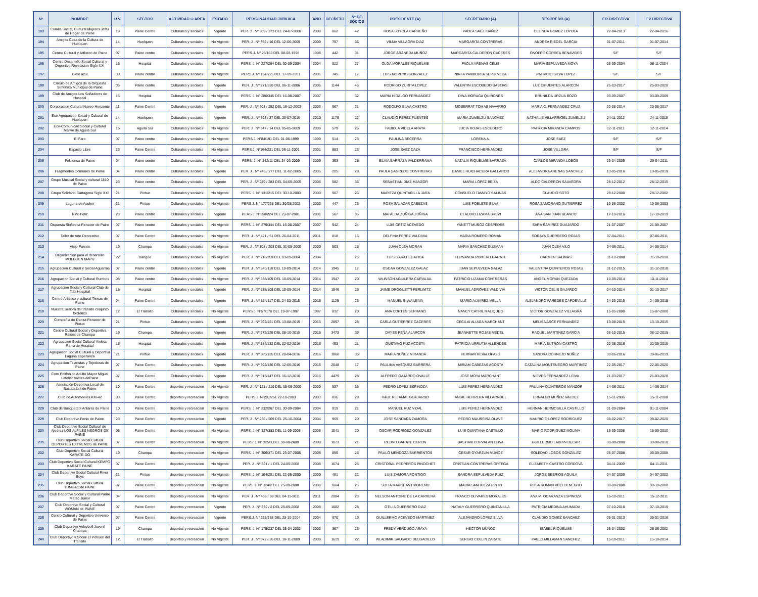| Nº | NOMBRE | U.V. | SECTOR | ACTIVIDAD O AREA | ESTADO | PERSONALIDAD JURIDICA | AÑO | DECRETO | Nº DE SOCIOS | PRESIDENTE (A) | SECRETARIO (A) | TESORERO (A) | F.R DIRECTIVA | F.V DIRECTIVA |
| --- | --- | --- | --- | --- | --- | --- | --- | --- | --- | --- | --- | --- | --- | --- |
| 193 | Comite Social, Cultural Mujeres Jefas de Hogar de Paine | 19 | Paine Centro | Culturales y sociales | Vigente | PER. J . Nº 309 / 373 DEL 24-07-2008 | 2008 | 862 | 42 | ROSA LOYOLA CARREÑO | PAOLA SAEZ IBAÑEZ | CELINDA GOMEZ LOYOLA | 22-04-2013 | 22-04-2016 |
| 194 | Amigos Casa de la Cultura de Huelquen | 14 | Huelquen | Culturales y sociales | No Vigente | PER. J . Nº 352 / 16 DEL 12-06-2009 | 2009 | 757 | 35 | VILMA VILLAGRA DIAZ | MARGARITA CONTRERAS | ANDREA RIEDEL GARCIA | 01-07-2011 | 01-07-2014 |
| 195 | Centro Cultural y Artístico de Paine | 07 | Paine centro | Culturales y sociales | No Vigente | PÈRS.J. Nº 28/163 DEL 08-08-1998 | 1998 | 442 | 31 | JORGE ARANEDA MUÑOZ | MARGARITA CALDERON CACERES | ONOFRE CORREA BENAVIDES | S/F | S/F |
| 196 | Centro Desarrollo Social Cultural y Deportivo Revelacion Siglo XXI | 15 | Hospital | Culturales y sociales | No Vigente | PERS. J. N° 227/264 DEL 30-09-2004 | 2004 | 922 | 27 | OLGA MORALES RIQUELME | PAOLA ARENAS CELIS | MARIA SEPULVEDA MOYA | 08-09-2004 | 08-11-2004 |
| 197 | Cielo azul | 08 | Paine centro | Culturales y sociales | No Vigente | PERS.J. Nº 154/225 DEL 17-09-2001 | 2001 | 745 | 17 | LUIS MORENO GONZALEZ | NINFA PANDORFA SEPULVEDA | PATRICIO SILVA LOPEZ | S/F | S/F |
| 198 | Circulo de Amigos de la Orquesta Sinfonica Municipal de Paine | 05 | Paine centro | Culturales y sociales | Vigente | PER. J . Nº 271/328 DEL 06-11-2006 | 2006 | 1144 | 45 | RODRIGO ZURITA LOPEZ | VALENTIN ESCOBEDO BASTIAS | LUZ CIFUENTES ALARCON | 25-03-2017 | 25-03-2020 |
| 199 | Club de Amigos Los Soñadores de Hospital | 15 | Hospital | Culturales y sociales | No Vigente | PERS. J. N° 280/345 DEL 16-08-2007 | 2007 | | 32 | MARIA HIDALGO FERNANDEZ | DINA MORAGA QUIÑONES | BRUNILDA URZUA BOZO | 03-09-2007 | 03-09-2009 |
| 200 | Corporacion Cultural Nuevo Horizonte | 11 | Paine Centro | Culturales y sociales | Vigente | PER. J . Nº 203 / 252 DEL 16-12-2003 | 2003 | 967 | 21 | RODOLFO SILVA CASTRO | MOSERRAT TOMAS NAVARRO | MARIA C. FERNANDEZ CRUZ | 20-08-2014 | 20-08-2017 |
| 201 | Eco Agrupacion Social y Cultural de Huelquen | 14 | Huelquen | Culturales y sociales | Vigente | PER. J . Nº 393 / 37 DEL 29-07-2010 | 2010 | 1179 | 22 | CLAUDIO PEREZ FUENTES | MARIA ZUMELZU SANCHEZ | NATHALIE VILLARRIOEL ZUMELZU | 24-11-2012 | 24-11-2015 |
| 202 | Eco-Comunidad Social y Cultural Maiwe de Aguila Sur | 16 | Aguila Sur | Culturales y sociales | No Vigente | PER. J . Nº 347 / 14 DEL 05-05-2009 | 2009 | 579 | 26 | FABIOLA VIDELA ARAYA | LUCIA ROJAS ESCUDERO | PATRICIA MIRANDA CAMPOS | 12-11-2011 | 12-11-2014 |
| 203 | El Faro | 07 | Paine centro | Culturales y sociales | No Vigente | PERS.J. Nº84/191 DEL 01-06-1999 | 1999 | 514 | 23 | PAULINA BECERRA | LORENA A. | JOSE SAEZ | S/F | S/F |
| 204 | Espacio Libre | 23 | Paine Centro | Culturales y sociales | No Vigente | PERS.J. Nº164/231 DEL 06-11-2001 | 2001 | 883 | 23 | JOSE SAEZ DAZA | FRANCISCO HERNANDEZ | JOSE VILLGRA | S/F | S/F |
| 205 | Folclorica de Paine | 04 | Paine centro | Culturales y sociales | No Vigente | PERS. J. N° 342/11 DEL 24-03-2009 | 2009 | 393 | 25 | SILVIA BARRAZA VALDERRAMA | NATALIA RIQUELME BARRAZA | CARLOS MIRANDA LOBOS | 29-04-2009 | 29-04-2011 |
| 206 | Fragmentos Comunes de Paine | 04 | Paine centro | Culturales y sociales | Vigente | PER. J . Nº 246 / 277 DEL 11-02-2005 | 2005 | 205 | 28 | PAULA SAGREDO CONTRERAS | DANIEL HUICHACURA GALLARDO | ALEJANDRA ARENAS SANCHEZ | 13-05-2016 | 13-05-2019 |
| 207 | Grupo Musical Social y cultural 1810 de Paine | 23 | Paine centro | Culturales y sociales | Vigente | PER. J . Nº 249 / 283 DEL 04-05-2005 | 2005 | 582 | 35 | SEBASTIAN DIAZ MANZOR | MARIA LOPEZ BEIZA | ALDO CALDERON SAAVEDRA | 28-12-2012 | 28-12-2015 |
| 208 | Grupo Solidario Cartagena Siglo XXI | 21 | Pintue | Culturales y sociales | No Vigente | PERS. J. N° 131/215 DEL 30-10-2000 | 2000 | 907 | 26 | MARITZA QUINTANILLA JARA | CONSUELO TAMAYO SALINAS | CLAUDIO SOTO | 28-12-2000 | 28-12-2002 |
| 209 | Laguna de Aculeo | 21 | Pintue | Culturales y sociales | No Vigente | PERS.J. N° 177/238 DEL 30/05/2002 | 2002 | 447 | 23 | ROSA SALAZAR CABEZAS | LUIS POBLETE SILVA | ROSA ZAMORANO GUTIERREZ | 19-06-2002 | 19-06-2003 |
| 210 | Niño Feliz | 23 | Paine centro | Culturales y sociales | Vigente | PERS.J. Nº150/224 DEL 23-07-2001 | 2001 | 587 | 35 | MAFALDA ZUÑIGA ZUÑIGA | CLAUDIO LIZAMA BREVI | ANA SAN JUAN BLANCO | 17-10-2016 | 17-10-2019 |
| 211 | Orquesta Sinfonica Renacer de Paine | 07 | Paine centro | Culturales y sociales | No Vigente | PERS. J. N° 279/344 DEL 16-08-2007 | 2007 | 942 | 24 | LUIS ORTIZ ACEVEDO | YANETT MUÑOZ CESPEDES | SARA RAMIREZ GUAJARDO | 21-07-2007 | 21-09-2007 |
| 212 | Taller de Arte Decorativo | 07 | Paine Centro | Culturales y sociales | No Vigente | PER. J . Nº 421 / 51 DEL 26-04-2011 | 2011 | 818 | 16 | DELFINA PEREZ VALDIVIA | MARIA ROMERO ROMAN | SORAYA GUERRERO ROJAS | 07-04-2011 | 07-06-2011 |
| 213 | Viejo Puente | 19 | Champa | Culturales y sociales | No Vigente | PER. J . Nº 108 / 203 DEL 31-05-2000 | 2000 | 503 | 25 | JUAN OLEA MORAN | MARIA SANCHEZ GUZMAN | JUAN OLEA VILO | 04-06-2011 | 04-06-2014 |
| 214 | Organizacion para el desarrollo MOLGUEN MAPU | 22 | Rangue | Culturales y sociales | No Vigente | PER. J . Nº 216/259 DEL 03-09-2004 | 2004 | | 25 | LUIS GARATE GATICA | FERNANDA ROMERO GARATE | CARMEN SALINAS | 31-10-2008 | 31-10-2010 |
| 215 | Agrupacion Cultural y Social Aguarras | 07 | Paine centro | Culturales y sociales | Vigente | PER. J . Nº 540/110 DEL 10-09-2014 | 2014 | 1945 | 17 | OSCAR GONZALEZ GALAZ | JUAN SEPULVEDA GALAZ | VALENTINA QUINTEROS ROJAS | 31-12-2015 | 31-12-2018 |
| 216 | Agrupacion Social y Cultural Rumbos | 08 | Paine centro | Culturales y sociales | No Vigente | PER. J . Nº 538/109 DEL 10-09-2014 | 2014 | 1947 | 20 | WLINSON AGUILERA CARVAJAL | PATRICIO LIZAMA CONTRERAS | ANGEL MORAN QUEZADA | 10-09-2014 | 10-11-2014 |
| 217 | Agrupacion Social y Cultural Club de Tobi Hospital | 15 | Hospital | Culturales y sociales | Vigente | PER. J . Nº 535/108 DEL 10-09-2014 | 2014 | 1946 | 25 | JAIME DROGUETTI PERLWITZ | MANUEL ADROVEZ VALDIVIA | VICTOR CELIS GAJARDO | 04-10-2014 | 01-10-2017 |
| 218 | Centro Artistico y cultural Tierras de Paine | 04 | Paine Centro | Culturales y sociales | Vigente | PER. J . Nº 554/117 DEL 24-03-2015 | 2015 | 1129 | 23 | MANUEL SILVA LEIVA | MARIO ALVAREZ MELLA | ALEJANDRO PAREDES CAPDEVILLE | 24-03-2015 | 24-05-2015 |
| 219 | Nuestra Señora del tránsito conjunto folclórico | 12 | El Transito | Culturales y sociales | No Vigente | PERS.J. Nº57/178 DEL 19-07-1997 | 1997 | 832 | 20 | ANA CORTES SERRANO | NANCY CATRIL MALIQUEO | VICTOR GONZALEZ VILLAGRA | 15-05-2000 | 15-07-2000 |
| 220 | Compañia de Danza Renacer de Pintue | 21 | Pintue | Culturales y sociales | Vigente | PER. J . Nº 562/121 DEL 13-08-2015 | 2015 | 2897 | 28 | CARLA GUTIERREZ CACERES | CECILAI ALIAGA MARCHANT | MELISA ARCE FERNANDEZ | 13-08-2015 | 13-10-2015 |
| 221 | Centro Cultural Social y Deportiva Raices de Champa | 19 | Champa | Culturales y sociales | Vigente | PER. J . Nº 572/126 DEL 08-10-2015 | 2015 | 3473 | 39 | DAYSE PEÑA ALARCON | JEANNETTE ROJAS MEDEL | RAQUEL MARTINEZ GARCIA | 08-10-2015 | 08-12-2015 |
| 222 | Agrupacion Social Cultural Violeta Parra de Hospital | 15 | Hospital | Culturales y sociales | Vigente | PER. J . Nº 584/132 DEL 02-02-2016 | 2016 | 493 | 21 | GUSTAVO PUZ ACOSTA | PATRICIA URRUTIA ALLENDES | MARIA BUTRON CASTRO | 02-05-2016 | 02-05-2019 |
| 223 | Agrupacion Social Cultural y Deportiva Laguna Esperanza | 21 | Pintue | Culturales y sociales | Vigente | PER. J . Nº 589/135 DEL 28-04-2016 | 2016 | 1868 | 35 | MARIA NUÑEZ MIRANDA | HERNAN HEVIA OPAZO | SANDRA CORNEJO NUÑEZ | 30-06-2016 | 30-06-2019 |
| 224 | Agrupacion Telaristas y Tejedoras de Paine | 07 | Paine Centro | Culturales y sociales | Vigente | PER. J . Nº 592/136 DEL 12-05-2016 | 2016 | 2048 | 17 | PAULINA VASQUEZ BARRERA | MIRIAM CABEZAS ACOSTA | CATALINA MONTENEGRO MARTINEZ | 22-05-2017 | 22-05-2020 |
| 225 | Coro Polifonico Adulto Mayor Miguel Letelier Valdes dePaine | 07 | Paine Centro | Culturales y sociales | Vigente | PER. J . Nº 613/147 DEL 16-12-2016 | 2016 | 4479 | 28 | ALFREDO GAJARDO OVALLE | JOSE MOYA MARCHANT | NIEVES FERNANDEZ LEIVA | 21-03-2017 | 21-03-2020 |
| 226 | Asociación Deportiva Local de Basquetbol de Paine | 10 | Paine Centro | deportes y recreacion | No Vigente | PER. J . Nº 121 / 210 DEL 05-09-2000 | 2000 | 537 | 35 | PEDRO LOPEZ ESPINOZA | LUIS PEREZ HERNANDEZ | PAULINA QUINTEROS MANZOR | 14-06-2011 | 14-06-2014 |
| 227 | Club de Automoviles KM-42 | 03 | Paine Centro | deportes y recreacion | No Vigente | PERS.J. Nº201/251 22-10-2003 | 2003 | 836 | 29 | RAUL RETAMAL GUAJARDO | ANGIE HERRERA VILLARROEL | ERNALDO MUÑOZ VALDEZ | 15-11-2006 | 15-11-2008 |
| 228 | Club de Basquetbol Antares de Paine | 10 | Paine Centro | deportes y recreacion | No Vigente | PERS. J. N° 232/267 DEL 30-09-2004 | 2004 | 919 | 21 | MANUEL RUZ VIDAL | LUIS PEREZ HERNANDEZ | HERNAN HERMOSILLA CASTILLO | 01-09-2004 | 01-11-2004 |
| 229 | Club Deportivo Fenix de Paine | 23 | Paine Centro | deportes y recreacion | Vigente | PER. J . Nº 236 / 269 DEL 25-10-2004 | 2004 | 969 | 20 | JOSE SANDAÑA ZAMORA | PEDRO MAUREIRA OLAVE | MAURICIO LOPEZ RODRIGUEZ | 08-02-2017 | 08-02-2020 |
| 230 | Club Deportivo Social Cultural de Ajedrez LOS ALFILES NEGROS DE PAINE | 05 | Paine Centro | deportes y recreacion | No Vigente | PERS. J. N° 327/383 DEL 11-09-2008 | 2008 | 1041 | 20 | OSCAR RODRIGEZ GONZALEZ | LUIS QUINTANA CASTILLO | MARIO RODRIGUEZ MOLINA | 15-09-2008 | 15-09-2010 |
| 231 | Club Deportivo Social Cultural DEPORTES EXTREMOS de PAINE | 07 | Paine Centro | deportes y recreacion | No Vigente | PERS. J. N° 325/3 DEL 30-08-2008 | 2008 | 1073 | 21 | PEDRO GARATE CERON | BASTIAN CORVALAN LEIVA | GUILLERMO LABRIN DECAR | 30-08-2008 | 30-08-2010 |
| 232 | Club Deportivo Social Cultural KARATE-DO | 19 | Champa | deportes y recreacion | No Vigente | PERS. J. N° 306/371 DEL 23-07-2008 | 2008 | 856 | 25 | PAULO MENDOZA BARRIENTOS | CESAR OYARZUN MUÑOZ | SOLEDAD LOBOS GONZALEZ | 05-07-2008 | 05-09-2008 |
| 233 | Club Deportivo Social Cultural KEMPO KARATE PAINE | 07 | Paine Centro | deportes y recreacion | No Vigente | PER. J . Nº 321 / 1 DEL 24-09-2008 | 2008 | 1074 | 25 | CRISTOBAL PEDREROS PINOCHET | CRISTIAN CONTRERAS ORTEGA | ELIZABETH CASTRO CORDOVA | 04-11-2009 | 04-11-2011 |
| 234 | Club Deportivo Social Cultural River Boys | 21 | Pintue | deportes y recreacion | No Vigente | PERS. J. N° 104/201 DEL 22-05-2000 | 2000 | 481 | 32 | LUIS ZAMORA PONTIGO | SANDRA SEPULVEDA RUIZ | JORGE BEERIOS AGUILA | 04-07-2000 | 04-07-2002 |
| 235 | Club Deportivo Social Cultural TUMUAC de PAINE | 07 | Paine Centro | deportes y recreacion | No Vigente | PERS. J. N° 324/2 DEL 25-09-2008 | 2008 | 1084 | 25 | SOFIA MARCHANT MORENO | MARIA SANHUEZA PINTO | ROSA ROMAN VBELDENEGRO | 30-08-2008 | 30-10-2008 |
| 236 | Club Deportivo Social y Cultural Padre Mateo Junior | 04 | Paine Centro | deportes y recreacion | No Vigente | PER. J . Nº 436 / 58 DEL 04-11-2011 | 2011 | 2084 | 23 | NELSON ANTOINE DE LA CARRERA | FRANCO OLIVARES MORALES | ANA M. OCARANZA ESPINOZA | 15-10-2011 | 15-12-2011 |
| 237 | Club Deportivo Social y Cultural WOMAN de PAINE | 07 | Paine Centro | deportes y recreacion | Vigente | PER. J . Nº 332 / 2 DEL 25-09-2008 | 2008 | 1082 | 28 | OTILIA GUERRERO DIAZ | NATALY GUERRERO QUINTANILLA | PATRICIA MEDINA AHUMADA | 07-10-2016 | 07-10-2019 |
| 238 | Centro Cultural y Deportivo Universo de Paine | 07 | Paine Centro | deportes y recreacion | Vigente | PERS.J. N° 235/268 DEL 25-10-2004 | 2004 | 970 | 19 | GUILLERMO ACEVEDO MARTINEZ | ALEJANDRO LOPEZ SILVA | CLAUDIO GOMEZ SANCHEZ | 05-01-2013 | 05-01-2016 |
| 239 | Club Deportivo Voleyboll Juvenil Champa | 19 | Champa | deportes y recreacion | No Vigente | PERS. J. N° 175/237 DEL 25-04-2002 | 2002 | 367 | 23 | FREDY VERDUGO ARAYA | HECTOR MUÑOZ | ISABEL RIQUELME | 25-04-2002 | 25-06-2002 |
| 240 | Club Deportivo y Social El Pehuen del Transito | 12 | El Transito | deportes y recreacion | No Vigente | PER. J . Nº 372 / 26 DEL 18-11-2009 | 2009 | 1619 | 22 | WLADIMIR SALGADO DELGADILLO | SERGIO COLLIN ZARATE | PABLO MILLAMAN SANCHEZ | 15-10-2011 | 15-10-2014 |